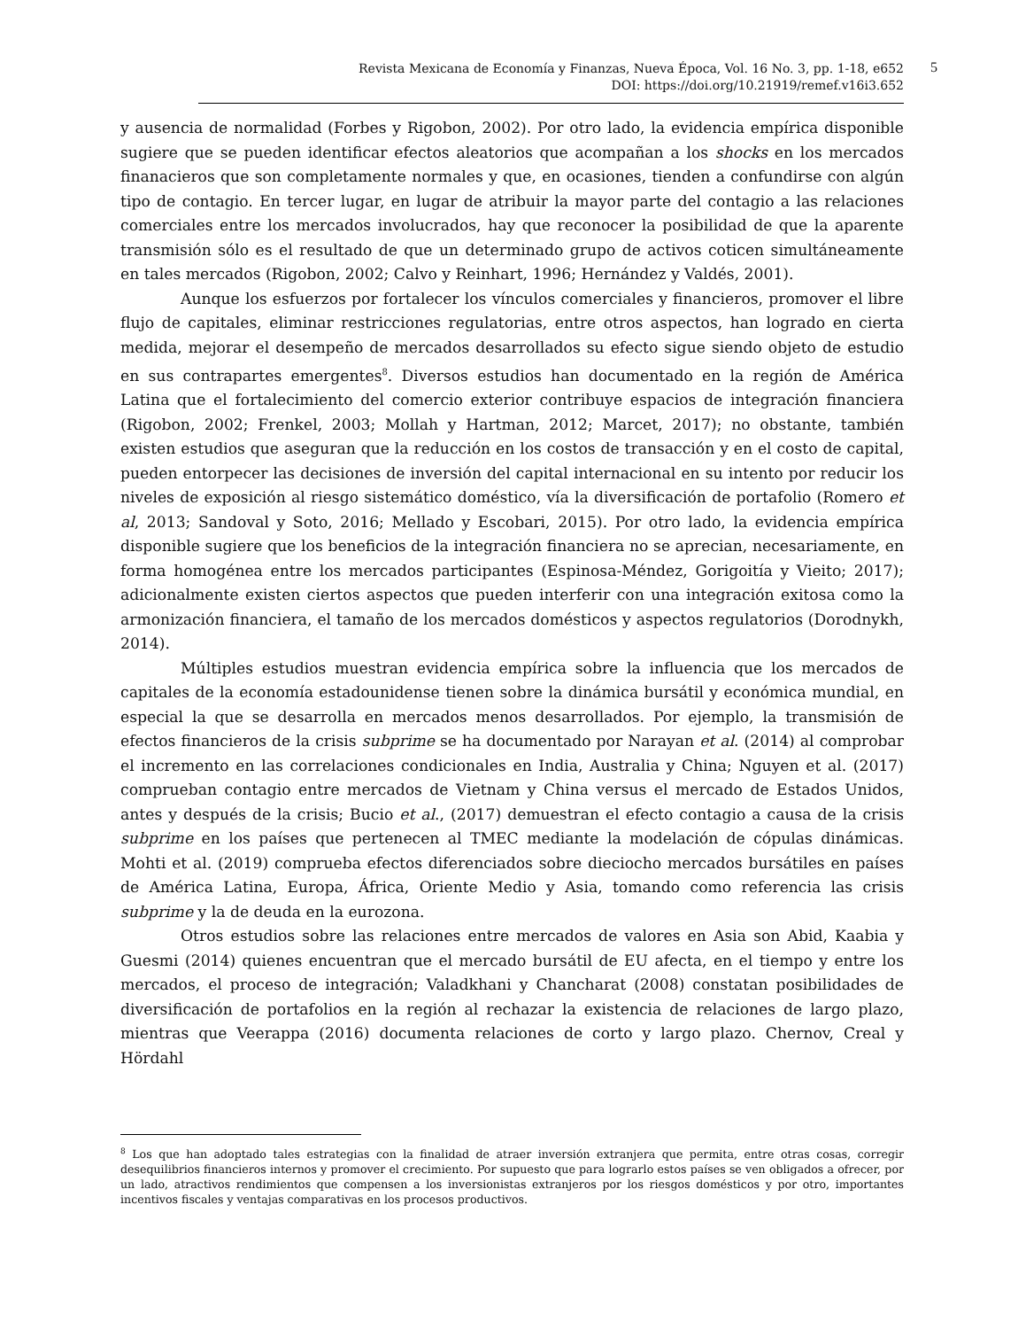Revista Mexicana de Economía y Finanzas, Nueva Época, Vol. 16 No. 3, pp. 1-18, e652
DOI: https://doi.org/10.21919/remef.v16i3.652
5
y ausencia de normalidad (Forbes y Rigobon, 2002). Por otro lado, la evidencia empírica disponible sugiere que se pueden identificar efectos aleatorios que acompañan a los shocks en los mercados finanacieros que son completamente normales y que, en ocasiones, tienden a confundirse con algún tipo de contagio. En tercer lugar, en lugar de atribuir la mayor parte del contagio a las relaciones comerciales entre los mercados involucrados, hay que reconocer la posibilidad de que la aparente transmisión sólo es el resultado de que un determinado grupo de activos coticen simultáneamente en tales mercados (Rigobon, 2002; Calvo y Reinhart, 1996; Hernández y Valdés, 2001).
Aunque los esfuerzos por fortalecer los vínculos comerciales y financieros, promover el libre flujo de capitales, eliminar restricciones regulatorias, entre otros aspectos, han logrado en cierta medida, mejorar el desempeño de mercados desarrollados su efecto sigue siendo objeto de estudio en sus contrapartes emergentes<sup>8</sup>. Diversos estudios han documentado en la región de América Latina que el fortalecimiento del comercio exterior contribuye espacios de integración financiera (Rigobon, 2002; Frenkel, 2003; Mollah y Hartman, 2012; Marcet, 2017); no obstante, también existen estudios que aseguran que la reducción en los costos de transacción y en el costo de capital, pueden entorpecer las decisiones de inversión del capital internacional en su intento por reducir los niveles de exposición al riesgo sistemático doméstico, vía la diversificación de portafolio (Romero et al, 2013; Sandoval y Soto, 2016; Mellado y Escobari, 2015). Por otro lado, la evidencia empírica disponible sugiere que los beneficios de la integración financiera no se aprecian, necesariamente, en forma homogénea entre los mercados participantes (Espinosa-Méndez, Gorigoitía y Vieito; 2017); adicionalmente existen ciertos aspectos que pueden interferir con una integración exitosa como la armonización financiera, el tamaño de los mercados domésticos y aspectos regulatorios (Dorodnykh, 2014).
Múltiples estudios muestran evidencia empírica sobre la influencia que los mercados de capitales de la economía estadounidense tienen sobre la dinámica bursátil y económica mundial, en especial la que se desarrolla en mercados menos desarrollados. Por ejemplo, la transmisión de efectos financieros de la crisis subprime se ha documentado por Narayan et al. (2014) al comprobar el incremento en las correlaciones condicionales en India, Australia y China; Nguyen et al. (2017) comprueban contagio entre mercados de Vietnam y China versus el mercado de Estados Unidos, antes y después de la crisis; Bucio et al., (2017) demuestran el efecto contagio a causa de la crisis subprime en los países que pertenecen al TMEC mediante la modelación de cópulas dinámicas. Mohti et al. (2019) comprueba efectos diferenciados sobre dieciocho mercados bursátiles en países de América Latina, Europa, África, Oriente Medio y Asia, tomando como referencia las crisis subprime y la de deuda en la eurozona.
Otros estudios sobre las relaciones entre mercados de valores en Asia son Abid, Kaabia y Guesmi (2014) quienes encuentran que el mercado bursátil de EU afecta, en el tiempo y entre los mercados, el proceso de integración; Valadkhani y Chancharat (2008) constatan posibilidades de diversificación de portafolios en la región al rechazar la existencia de relaciones de largo plazo, mientras que Veerappa (2016) documenta relaciones de corto y largo plazo. Chernov, Creal y Hördahl
<sup>8</sup> Los que han adoptado tales estrategias con la finalidad de atraer inversión extranjera que permita, entre otras cosas, corregir desequilibrios financieros internos y promover el crecimiento. Por supuesto que para lograrlo estos países se ven obligados a ofrecer, por un lado, atractivos rendimientos que compensen a los inversionistas extranjeros por los riesgos domésticos y por otro, importantes incentivos fiscales y ventajas comparativas en los procesos productivos.